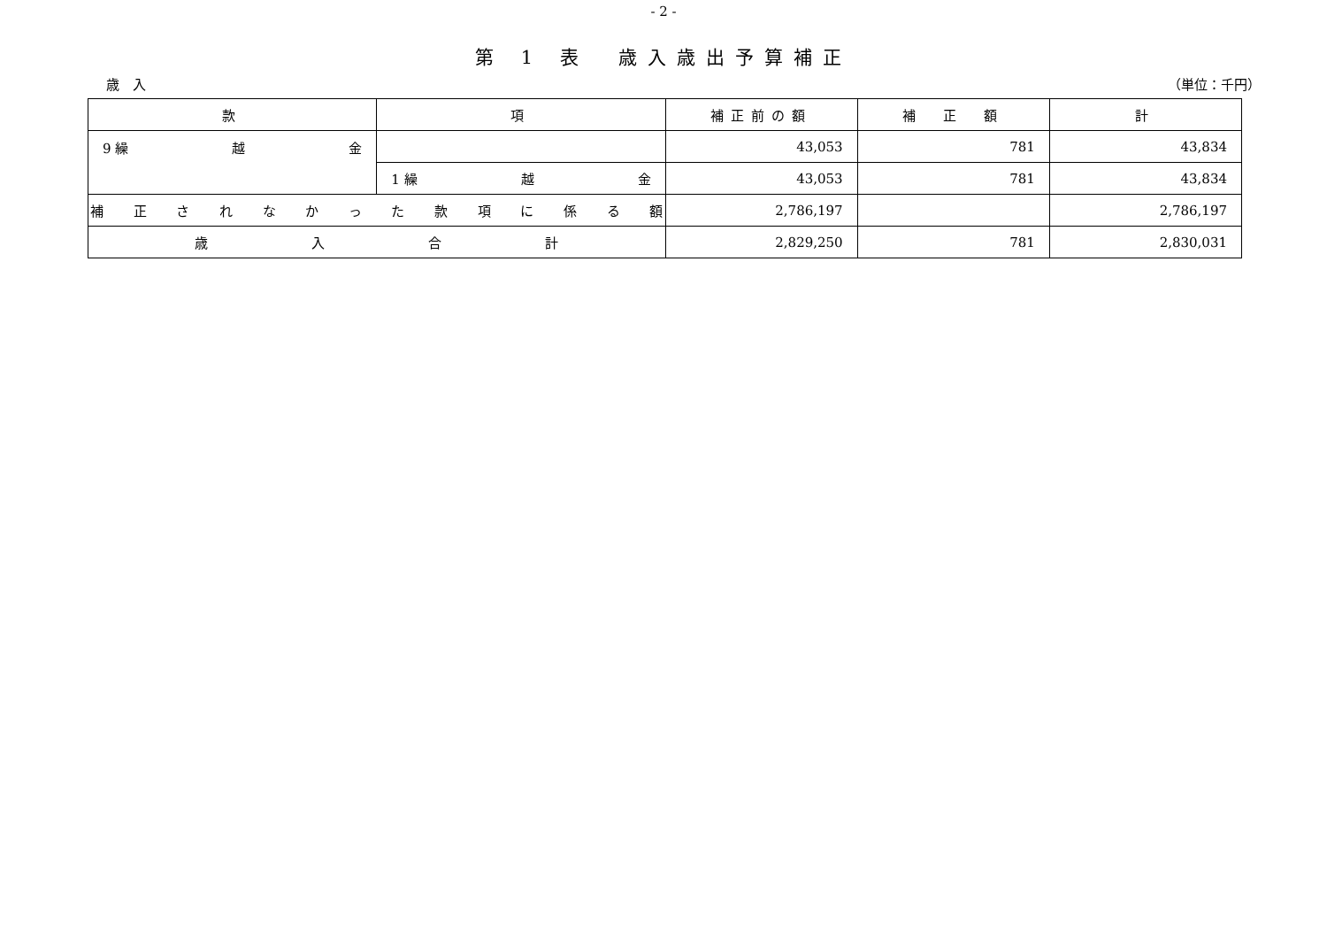- 2 -
第 1 表　歳入歳出予算補正
歳　入 （単位：千円）
| 款 | 項 | 補正前の額 | 補 正 額 | 計 |
| --- | --- | --- | --- | --- |
| 9 繰 越 金 | | 43,053 | 781 | 43,834 |
| | 1 繰 越 金 | 43,053 | 781 | 43,834 |
| 補 正 さ れ な か っ た 款 項 に 係 る 額 | | 2,786,197 | | 2,786,197 |
| 歳 入 合 計 | | 2,829,250 | 781 | 2,830,031 |